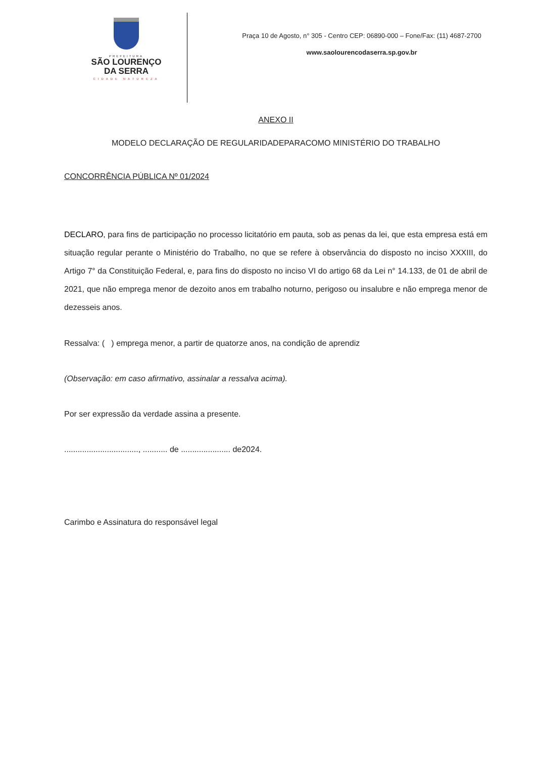PREFEITURA
SÃO LOURENÇO
DA SERRA
CIDADE NATUREZA
Praça 10 de Agosto, n° 305 - Centro CEP: 06890-000 – Fone/Fax: (11) 4687-2700
www.saolourencodaserra.sp.gov.br
ANEXO II
MODELO DECLARAÇÃO DE REGULARIDADEPARACOMO MINISTÉRIO DO TRABALHO
CONCORRÊNCIA PÚBLICA Nº 01/2024
DECLARO, para fins de participação no processo licitatório em pauta, sob as penas da lei, que esta empresa está em situação regular perante o Ministério do Trabalho, no que se refere à observância do disposto no inciso XXXIII, do Artigo 7° da Constituição Federal, e, para fins do disposto no inciso VI do artigo 68 da Lei n° 14.133, de 01 de abril de 2021, que não emprega menor de dezoito anos em trabalho noturno, perigoso ou insalubre e não emprega menor de dezesseis anos.
Ressalva: ( ) emprega menor, a partir de quatorze anos, na condição de aprendiz
(Observação: em caso afirmativo, assinalar a ressalva acima).
Por ser expressão da verdade assina a presente.
................................., ........... de ...................... de2024.
Carimbo e Assinatura do responsável legal